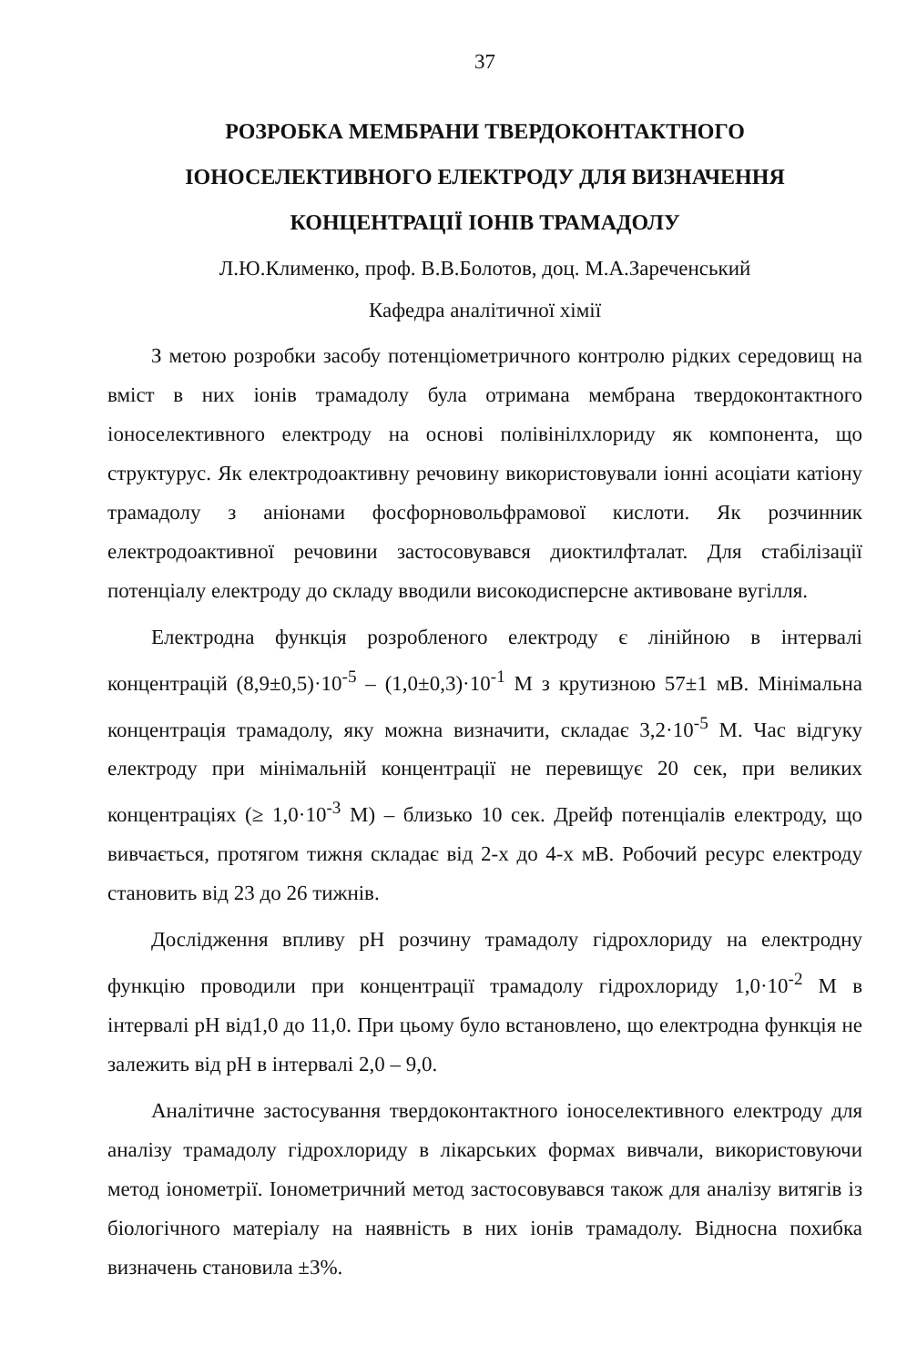37
РОЗРОБКА МЕМБРАНИ ТВЕРДОКОНТАКТНОГО
ІОНОСЕЛЕКТИВНОГО ЕЛЕКТРОДУ ДЛЯ ВИЗНАЧЕННЯ
КОНЦЕНТРАЦІЇ ІОНІВ ТРАМАДОЛУ
Л.Ю.Клименко, проф. В.В.Болотов, доц. М.А.Зареченський
Кафедра аналітичної хімії
З метою розробки засобу потенціометричного контролю рідких середовищ на вміст в них іонів трамадолу була отримана мембрана твердоконтактного іоноселективного електроду на основі полівінілхлориду як компонента, що структурус. Як електродоактивну речовину використовували іонні асоціати катіону трамадолу з аніонами фосфорновольфрамової кислоти. Як розчинник електродоактивної речовини застосовувався диоктилфталат. Для стабілізації потенціалу електроду до складу вводили високодисперсне активоване вугілля.
Електродна функція розробленого електроду є лінійною в інтервалі концентрацій (8,9±0,5)·10<sup>-5</sup> – (1,0±0,3)·10<sup>-1</sup> М з крутизною 57±1 мВ. Мінімальна концентрація трамадолу, яку можна визначити, складає 3,2·10<sup>-5</sup> М. Час відгуку електроду при мінімальній концентрації не перевищує 20 сек, при великих концентраціях (≥ 1,0·10<sup>-3</sup> М) – близько 10 сек. Дрейф потенціалів електроду, що вивчається, протягом тижня складає від 2-х до 4-х мВ. Робочий ресурс електроду становить від 23 до 26 тижнів.
Дослідження впливу pH розчину трамадолу гідрохлориду на електродну функцію проводили при концентрації трамадолу гідрохлориду 1,0·10<sup>-2</sup> М в інтервалі pH від1,0 до 11,0. При цьому було встановлено, що електродна функція не залежить від pH в інтервалі 2,0 – 9,0.
Аналітичне застосування твердоконтактного іоноселективного електроду для аналізу трамадолу гідрохлориду в лікарських формах вивчали, використовуючи метод іонометрії. Іонометричний метод застосовувався також для аналізу витягів із біологічного матеріалу на наявність в них іонів трамадолу. Відносна похибка визначень становила ±3%.